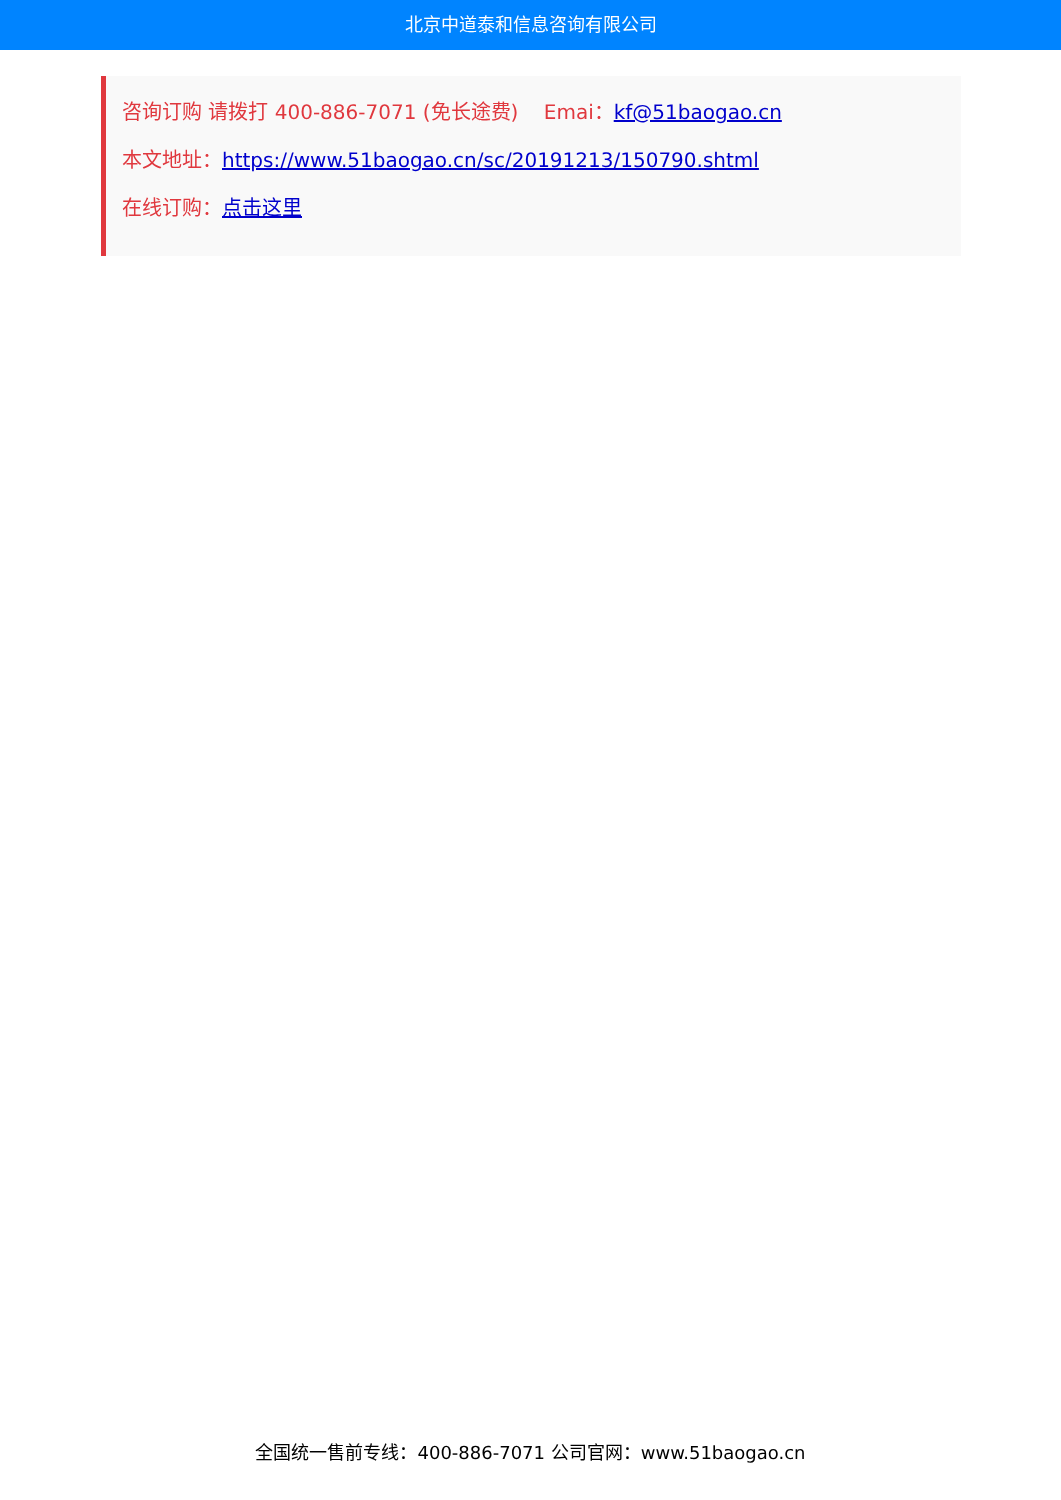北京中道泰和信息咨询有限公司
咨询订购 请拨打 400-886-7071 (免长途费) Emai：kf@51baogao.cn
本文地址：https://www.51baogao.cn/sc/20191213/150790.shtml
在线订购：点击这里
全国统一售前专线：400-886-7071 公司官网：www.51baogao.cn